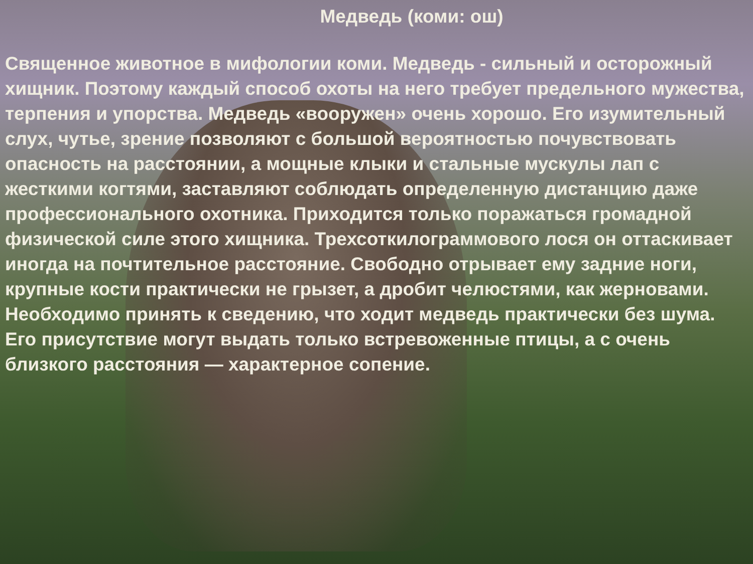Медведь (коми: ош)
Священное животное в мифологии коми. Медведь - сильный и осторожный хищник. Поэтому каждый способ охоты на него требует предельного мужества, терпения и упорства. Медведь «вооружен» очень хорошо. Его изумительный слух, чутье, зрение позволяют с большой вероятностью почувствовать опасность на расстоянии, а мощные клыки и стальные мускулы лап с жесткими когтями, заставляют соблюдать определенную дистанцию даже профессионального охотника. Приходится только поражаться громадной физической силе этого хищника. Трехсоткилограммового лося он оттаскивает иногда на почтительное расстояние. Свободно отрывает ему задние ноги, крупные кости практически не грызет, а дробит челюстями, как жерновами. Необходимо принять к сведению, что ходит медведь практически без шума. Его присутствие могут выдать только встревоженные птицы, а с очень близкого расстояния — характерное сопение.